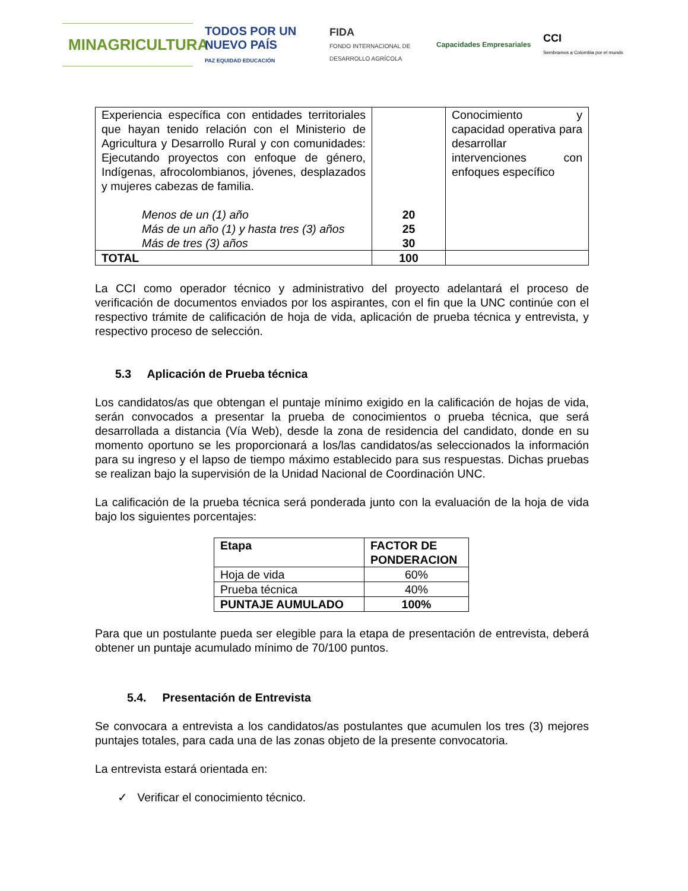MINAGRICULTURA
TODOS POR UN
NUEVO PAÍS
PAZ EQUIDAD EDUCACIÓN
FIDA
FONDO INTERNACIONAL DE DESARROLLO AGRÍCOLA
Capacidades Empresariales
CCI
Sembramos a Colombia por el mundo
| Experiencia específica con entidades territoriales que hayan tenido relación con el Ministerio de Agricultura y Desarrollo Rural y con comunidades: Ejecutando proyectos con enfoque de género, Indígenas, afrocolombianos, jóvenes, desplazados y mujeres cabezas de familia. Menos de un (1) año Más de un año (1) y hasta tres (3) años Más de tres (3) años | 20 25 30 | Conocimiento y capacidad operativa para desarrollar intervenciones con enfoques específico |
| TOTAL | 100 | |
La CCI como operador técnico y administrativo del proyecto adelantará el proceso de verificación de documentos enviados por los aspirantes, con el fin que la UNC continúe con el respectivo trámite de calificación de hoja de vida, aplicación de prueba técnica y entrevista, y respectivo proceso de selección.
5.3 Aplicación de Prueba técnica
Los candidatos/as que obtengan el puntaje mínimo exigido en la calificación de hojas de vida, serán convocados a presentar la prueba de conocimientos o prueba técnica, que será desarrollada a distancia (Vía Web), desde la zona de residencia del candidato, donde en su momento oportuno se les proporcionará a los/las candidatos/as seleccionados la información para su ingreso y el lapso de tiempo máximo establecido para sus respuestas. Dichas pruebas se realizan bajo la supervisión de la Unidad Nacional de Coordinación UNC.
La calificación de la prueba técnica será ponderada junto con la evaluación de la hoja de vida bajo los siguientes porcentajes:
| Etapa | FACTOR DE PONDERACION |
| Hoja de vida | 60% |
| Prueba técnica | 40% |
| PUNTAJE AUMULADO | 100% |
Para que un postulante pueda ser elegible para la etapa de presentación de entrevista, deberá obtener un puntaje acumulado mínimo de 70/100 puntos.
5.4. Presentación de Entrevista
Se convocara a entrevista a los candidatos/as postulantes que acumulen los tres (3) mejores puntajes totales, para cada una de las zonas objeto de la presente convocatoria.
La entrevista estará orientada en:
✓ Verificar el conocimiento técnico.